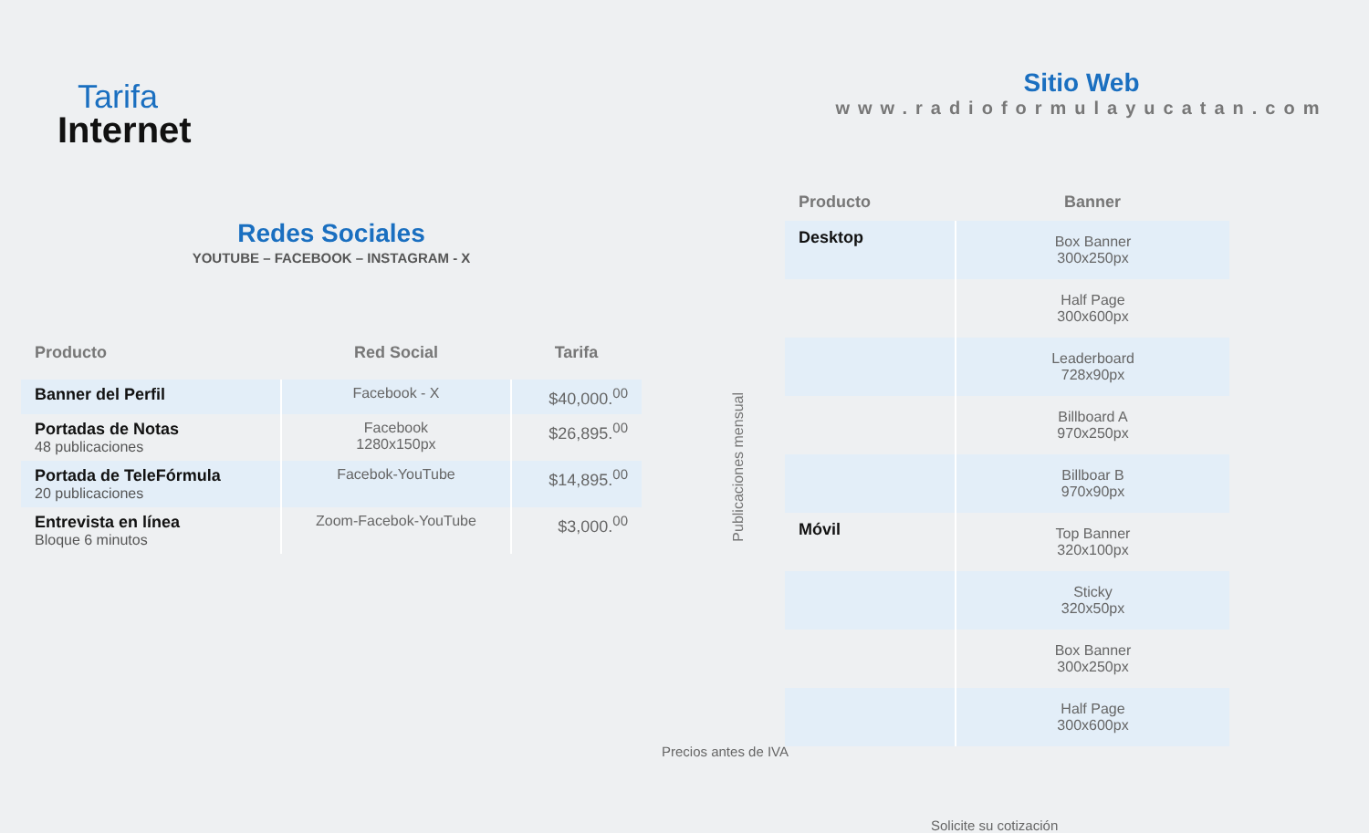Tarifa
Internet
Redes Sociales
YOUTUBE – FACEBOOK – INSTAGRAM - X
| Producto | Red Social | Tarifa |
| --- | --- | --- |
| Banner del Perfil | Facebook - X | $40,000.<sup>00</sup> |
| Portadas de Notas 48 publicaciones | Facebook 1280x150px | $26,895.<sup>00</sup> |
| Portada de TeleFórmula 20 publicaciones | Facebok-YouTube | $14,895.<sup>00</sup> |
| Entrevista en línea Bloque 6 minutos | Zoom-Facebok-YouTube | $3,000.<sup>00</sup> |
Publicaciones mensual
Precios antes de IVA
Sitio Web
www.radioformulayucatan.com
| Producto | Banner |
| --- | --- |
| Desktop | Box Banner 300x250px |
| | Half Page 300x600px |
| | Leaderboard 728x90px |
| | Billboard A 970x250px |
| | Billboar B 970x90px |
| Móvil | Top Banner 320x100px |
| | Sticky 320x50px |
| | Box Banner 300x250px |
| | Half Page 300x600px |
Solicite su cotización